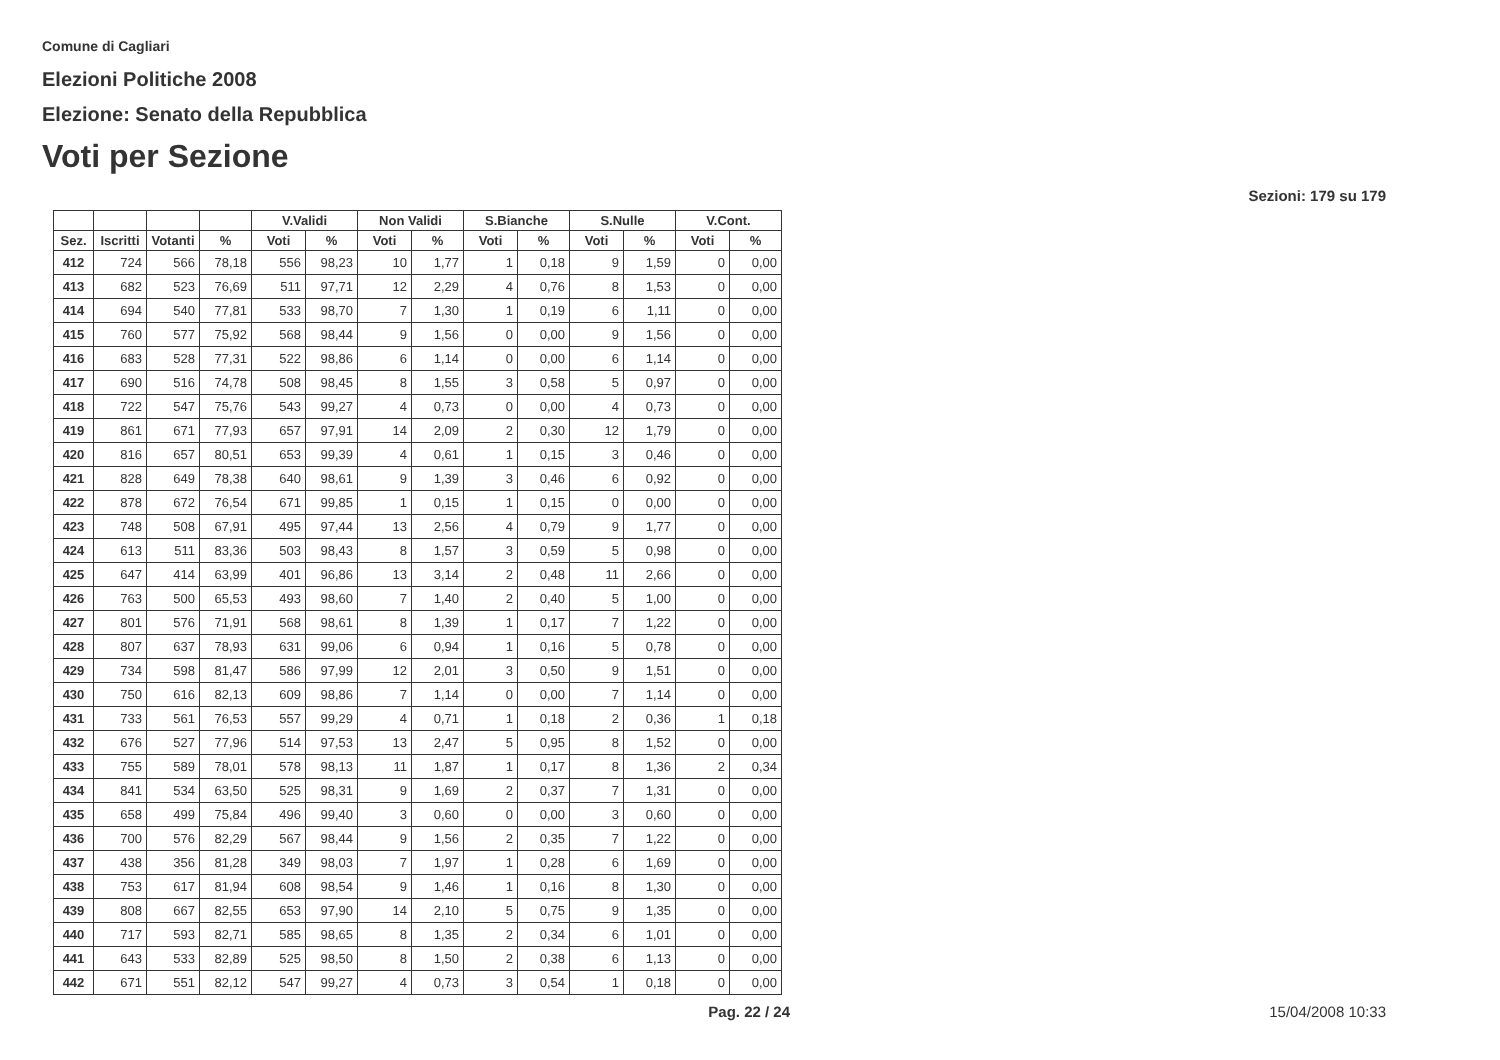Comune di Cagliari
Elezioni Politiche 2008
Elezione: Senato della Repubblica
Voti per Sezione
Sezioni: 179 su 179
| | | | | V.Validi | | Non Validi | | S.Bianche | | S.Nulle | | V.Cont. | |
| --- | --- | --- | --- | --- | --- | --- | --- | --- | --- | --- | --- | --- | --- |
| Sez. | Iscritti | Votanti | % | Voti | % | Voti | % | Voti | % | Voti | % | Voti | % |
| 412 | 724 | 566 | 78,18 | 556 | 98,23 | 10 | 1,77 | 1 | 0,18 | 9 | 1,59 | 0 | 0,00 |
| 413 | 682 | 523 | 76,69 | 511 | 97,71 | 12 | 2,29 | 4 | 0,76 | 8 | 1,53 | 0 | 0,00 |
| 414 | 694 | 540 | 77,81 | 533 | 98,70 | 7 | 1,30 | 1 | 0,19 | 6 | 1,11 | 0 | 0,00 |
| 415 | 760 | 577 | 75,92 | 568 | 98,44 | 9 | 1,56 | 0 | 0,00 | 9 | 1,56 | 0 | 0,00 |
| 416 | 683 | 528 | 77,31 | 522 | 98,86 | 6 | 1,14 | 0 | 0,00 | 6 | 1,14 | 0 | 0,00 |
| 417 | 690 | 516 | 74,78 | 508 | 98,45 | 8 | 1,55 | 3 | 0,58 | 5 | 0,97 | 0 | 0,00 |
| 418 | 722 | 547 | 75,76 | 543 | 99,27 | 4 | 0,73 | 0 | 0,00 | 4 | 0,73 | 0 | 0,00 |
| 419 | 861 | 671 | 77,93 | 657 | 97,91 | 14 | 2,09 | 2 | 0,30 | 12 | 1,79 | 0 | 0,00 |
| 420 | 816 | 657 | 80,51 | 653 | 99,39 | 4 | 0,61 | 1 | 0,15 | 3 | 0,46 | 0 | 0,00 |
| 421 | 828 | 649 | 78,38 | 640 | 98,61 | 9 | 1,39 | 3 | 0,46 | 6 | 0,92 | 0 | 0,00 |
| 422 | 878 | 672 | 76,54 | 671 | 99,85 | 1 | 0,15 | 1 | 0,15 | 0 | 0,00 | 0 | 0,00 |
| 423 | 748 | 508 | 67,91 | 495 | 97,44 | 13 | 2,56 | 4 | 0,79 | 9 | 1,77 | 0 | 0,00 |
| 424 | 613 | 511 | 83,36 | 503 | 98,43 | 8 | 1,57 | 3 | 0,59 | 5 | 0,98 | 0 | 0,00 |
| 425 | 647 | 414 | 63,99 | 401 | 96,86 | 13 | 3,14 | 2 | 0,48 | 11 | 2,66 | 0 | 0,00 |
| 426 | 763 | 500 | 65,53 | 493 | 98,60 | 7 | 1,40 | 2 | 0,40 | 5 | 1,00 | 0 | 0,00 |
| 427 | 801 | 576 | 71,91 | 568 | 98,61 | 8 | 1,39 | 1 | 0,17 | 7 | 1,22 | 0 | 0,00 |
| 428 | 807 | 637 | 78,93 | 631 | 99,06 | 6 | 0,94 | 1 | 0,16 | 5 | 0,78 | 0 | 0,00 |
| 429 | 734 | 598 | 81,47 | 586 | 97,99 | 12 | 2,01 | 3 | 0,50 | 9 | 1,51 | 0 | 0,00 |
| 430 | 750 | 616 | 82,13 | 609 | 98,86 | 7 | 1,14 | 0 | 0,00 | 7 | 1,14 | 0 | 0,00 |
| 431 | 733 | 561 | 76,53 | 557 | 99,29 | 4 | 0,71 | 1 | 0,18 | 2 | 0,36 | 1 | 0,18 |
| 432 | 676 | 527 | 77,96 | 514 | 97,53 | 13 | 2,47 | 5 | 0,95 | 8 | 1,52 | 0 | 0,00 |
| 433 | 755 | 589 | 78,01 | 578 | 98,13 | 11 | 1,87 | 1 | 0,17 | 8 | 1,36 | 2 | 0,34 |
| 434 | 841 | 534 | 63,50 | 525 | 98,31 | 9 | 1,69 | 2 | 0,37 | 7 | 1,31 | 0 | 0,00 |
| 435 | 658 | 499 | 75,84 | 496 | 99,40 | 3 | 0,60 | 0 | 0,00 | 3 | 0,60 | 0 | 0,00 |
| 436 | 700 | 576 | 82,29 | 567 | 98,44 | 9 | 1,56 | 2 | 0,35 | 7 | 1,22 | 0 | 0,00 |
| 437 | 438 | 356 | 81,28 | 349 | 98,03 | 7 | 1,97 | 1 | 0,28 | 6 | 1,69 | 0 | 0,00 |
| 438 | 753 | 617 | 81,94 | 608 | 98,54 | 9 | 1,46 | 1 | 0,16 | 8 | 1,30 | 0 | 0,00 |
| 439 | 808 | 667 | 82,55 | 653 | 97,90 | 14 | 2,10 | 5 | 0,75 | 9 | 1,35 | 0 | 0,00 |
| 440 | 717 | 593 | 82,71 | 585 | 98,65 | 8 | 1,35 | 2 | 0,34 | 6 | 1,01 | 0 | 0,00 |
| 441 | 643 | 533 | 82,89 | 525 | 98,50 | 8 | 1,50 | 2 | 0,38 | 6 | 1,13 | 0 | 0,00 |
| 442 | 671 | 551 | 82,12 | 547 | 99,27 | 4 | 0,73 | 3 | 0,54 | 1 | 0,18 | 0 | 0,00 |
Pag. 22 / 24 15/04/2008 10:33